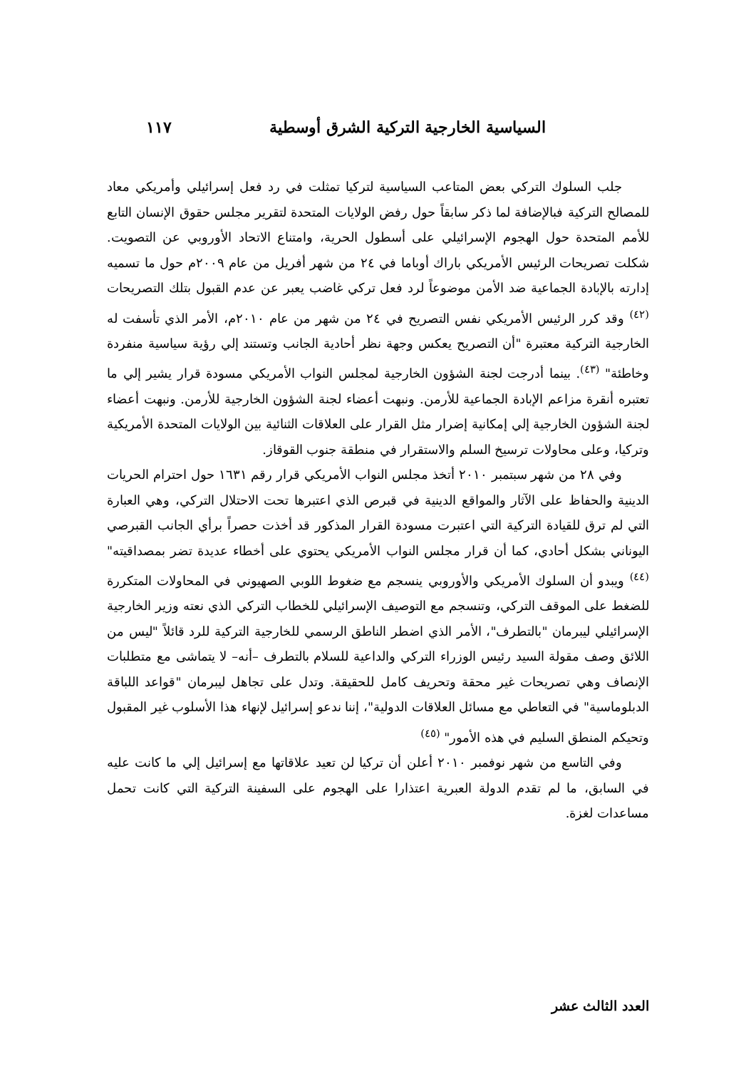السياسية الخارجية التركية الشرق أوسطية ١١٧
جلب السلوك التركي بعض المتاعب السياسية لتركيا تمثلت في رد فعل إسرائيلي وأمريكي معاد للمصالح التركية فبالإضافة لما ذكر سابقاً حول رفض الولايات المتحدة لتقرير مجلس حقوق الإنسان التابع للأمم المتحدة حول الهجوم الإسرائيلي على أسطول الحرية، وامتناع الاتحاد الأوروبي عن التصويت. شكلت تصريحات الرئيس الأمريكي باراك أوباما في ٢٤ من شهر أفريل من عام ٢٠٠٩م حول ما تسميه إدارته بالإبادة الجماعية ضد الأمن موضوعاً لرد فعل تركي غاضب يعبر عن عدم القبول بتلك التصريحات <sup>(٤٢)</sup> وقد كرر الرئيس الأمريكي نفس التصريح في ٢٤ من شهر من عام ٢٠١٠م، الأمر الذي تأسفت له الخارجية التركية معتبرة "أن التصريح يعكس وجهة نظر أحادية الجانب وتستند إلي رؤية سياسية منفردة وخاطئة" <sup>(٤٣)</sup>. بينما أدرجت لجنة الشؤون الخارجية لمجلس النواب الأمريكي مسودة قرار يشير إلي ما تعتبره أنقرة مزاعم الإبادة الجماعية للأرمن. ونبهت أعضاء لجنة الشؤون الخارجية للأرمن. ونبهت أعضاء لجنة الشؤون الخارجية إلي إمكانية إضرار مثل القرار على العلاقات الثنائية بين الولايات المتحدة الأمريكية وتركيا، وعلى محاولات ترسيخ السلم والاستقرار في منطقة جنوب القوقاز.
وفي ٢٨ من شهر سبتمبر ٢٠١٠ أتخذ مجلس النواب الأمريكي قرار رقم ١٦٣١ حول احترام الحريات الدينية والحفاظ على الآثار والمواقع الدينية في قبرص الذي اعتبرها تحت الاحتلال التركي، وهي العبارة التي لم ترق للقيادة التركية التي اعتبرت مسودة القرار المذكور قد أخذت حصراً برأي الجانب القبرصي اليوناني بشكل أحادي، كما أن قرار مجلس النواب الأمريكي يحتوي على أخطاء عديدة تضر بمصداقيته" <sup>(٤٤)</sup> ويبدو أن السلوك الأمريكي والأوروبي ينسجم مع ضغوط اللوبي الصهيوني في المحاولات المتكررة للضغط على الموقف التركي، وتنسجم مع التوصيف الإسرائيلي للخطاب التركي الذي نعته وزير الخارجية الإسرائيلي ليبرمان "بالتطرف"، الأمر الذي اضطر الناطق الرسمي للخارجية التركية للرد قائلاً "ليس من اللائق وصف مقولة السيد رئيس الوزراء التركي والداعية للسلام بالتطرف –أنه– لا يتماشى مع متطلبات الإنصاف وهي تصريحات غير محقة وتحريف كامل للحقيقة. وتدل على تجاهل ليبرمان "قواعد اللباقة الدبلوماسية" في التعاطي مع مسائل العلاقات الدولية"، إننا ندعو إسرائيل لإنهاء هذا الأسلوب غير المقبول وتحيكم المنطق السليم في هذه الأمور" <sup>(٤٥)</sup>
وفي التاسع من شهر نوفمبر ٢٠١٠ أعلن أن تركيا لن تعيد علاقاتها مع إسرائيل إلي ما كانت عليه في السابق، ما لم تقدم الدولة العبرية اعتذارا على الهجوم على السفينة التركية التي كانت تحمل مساعدات لغزة.
العدد الثالث عشر